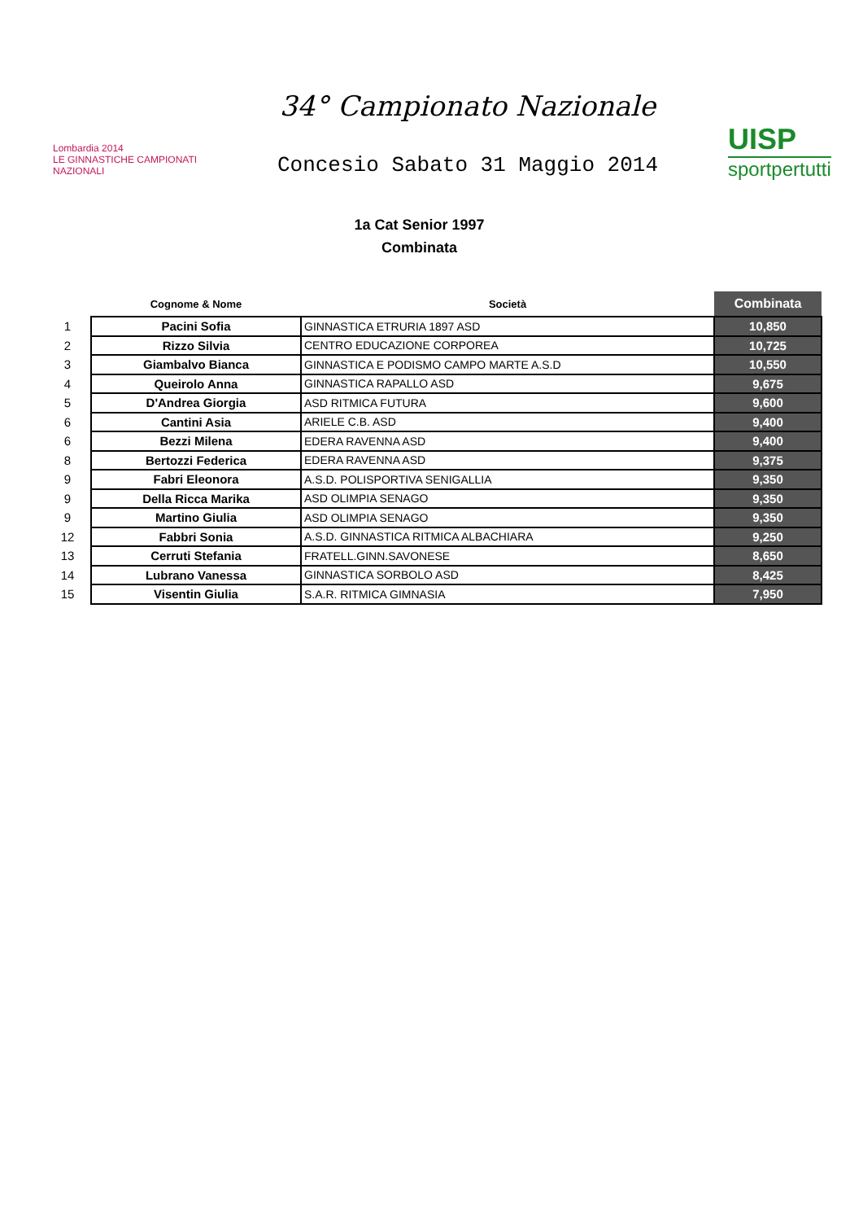Lombardia 2014
LE GINNASTICHE CAMPIONATI NAZIONALI
34° Campionato Nazionale
Concesio Sabato 31 Maggio 2014
UISP
sportpertutti
1a Cat Senior 1997
Combinata
| | Cognome & Nome | Società | Combinata |
| --- | --- | --- | --- |
| 1 | Pacini Sofia | GINNASTICA ETRURIA 1897 ASD | 10,850 |
| 2 | Rizzo Silvia | CENTRO EDUCAZIONE CORPOREA | 10,725 |
| 3 | Giambalvo Bianca | GINNASTICA E PODISMO CAMPO MARTE A.S.D | 10,550 |
| 4 | Queirolo Anna | GINNASTICA RAPALLO ASD | 9,675 |
| 5 | D'Andrea Giorgia | ASD RITMICA FUTURA | 9,600 |
| 6 | Cantini Asia | ARIELE C.B. ASD | 9,400 |
| 6 | Bezzi Milena | EDERA RAVENNA ASD | 9,400 |
| 8 | Bertozzi Federica | EDERA RAVENNA ASD | 9,375 |
| 9 | Fabri Eleonora | A.S.D. POLISPORTIVA SENIGALLIA | 9,350 |
| 9 | Della Ricca Marika | ASD OLIMPIA SENAGO | 9,350 |
| 9 | Martino Giulia | ASD OLIMPIA SENAGO | 9,350 |
| 12 | Fabbri Sonia | A.S.D. GINNASTICA RITMICA ALBACHIARA | 9,250 |
| 13 | Cerruti Stefania | FRATELL.GINN.SAVONESE | 8,650 |
| 14 | Lubrano Vanessa | GINNASTICA SORBOLO ASD | 8,425 |
| 15 | Visentin Giulia | S.A.R. RITMICA GIMNASIA | 7,950 |